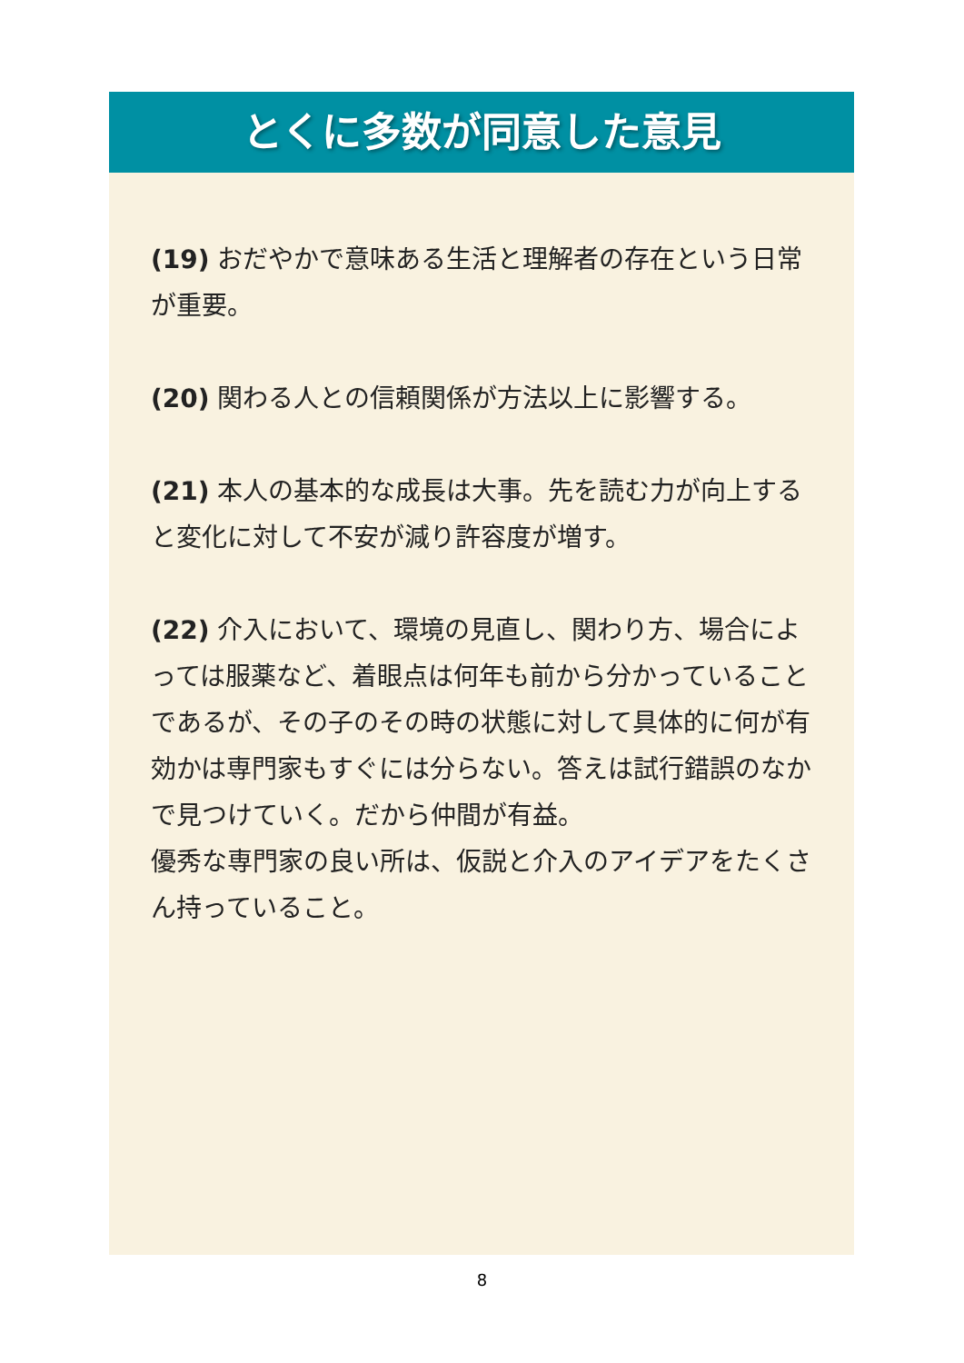とくに多数が同意した意見
(19) おだやかで意味ある生活と理解者の存在という日常が重要。
(20) 関わる人との信頼関係が方法以上に影響する。
(21) 本人の基本的な成長は大事。先を読む力が向上すると変化に対して不安が減り許容度が増す。
(22) 介入において、環境の見直し、関わり方、場合によっては服薬など、着眼点は何年も前から分かっていることであるが、その子のその時の状態に対して具体的に何が有効かは専門家もすぐには分らない。答えは試行錯誤のなかで見つけていく。だから仲間が有益。
優秀な専門家の良い所は、仮説と介入のアイデアをたくさん持っていること。
8